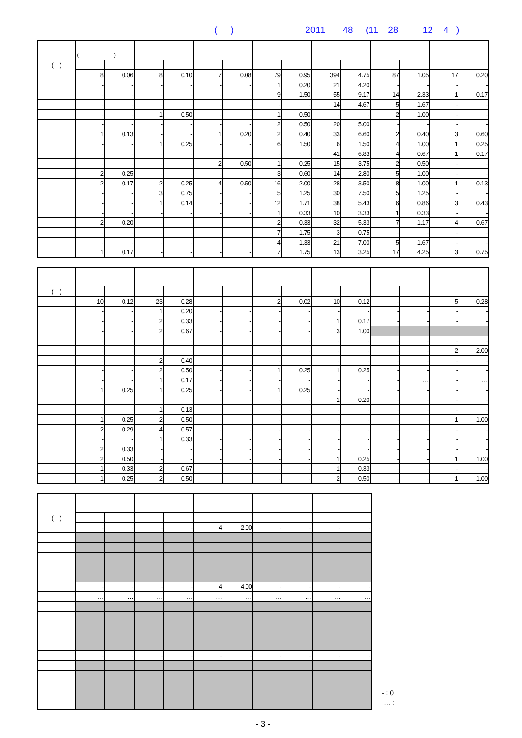( ) 2011 48 (11 28 12 4 )
| ( ) | ( ) | | | | | | | | | | | | | |
| --- | --- | --- | --- | --- | --- | --- | --- | --- | --- | --- | --- | --- | --- | --- |
| | 8 | 0.06 | 8 | 0.10 | 7 | 0.08 | 79 | 0.95 | 394 | 4.75 | 87 | 1.05 | 17 | 0.20 |
| | - | - | - | - | - | - | 1 | 0.20 | 21 | 4.20 | - | - | - | - |
| | - | - | - | - | - | - | 9 | 1.50 | 55 | 9.17 | 14 | 2.33 | 1 | 0.17 |
| | - | - | - | - | - | - | - | - | 14 | 4.67 | 5 | 1.67 | - | - |
| | - | - | 1 | 0.50 | - | - | 1 | 0.50 | - | - | 2 | 1.00 | - | - |
| | - | - | - | - | - | - | 2 | 0.50 | 20 | 5.00 | - | - | - | - |
| | 1 | 0.13 | - | - | 1 | 0.20 | 2 | 0.40 | 33 | 6.60 | 2 | 0.40 | 3 | 0.60 |
| | - | - | 1 | 0.25 | - | - | 6 | 1.50 | 6 | 1.50 | 4 | 1.00 | 1 | 0.25 |
| | - | - | - | - | - | - | - | - | 41 | 6.83 | 4 | 0.67 | 1 | 0.17 |
| | - | - | - | - | 2 | 0.50 | 1 | 0.25 | 15 | 3.75 | 2 | 0.50 | - | - |
| | 2 | 0.25 | - | - | - | - | 3 | 0.60 | 14 | 2.80 | 5 | 1.00 | - | - |
| | 2 | 0.17 | 2 | 0.25 | 4 | 0.50 | 16 | 2.00 | 28 | 3.50 | 8 | 1.00 | 1 | 0.13 |
| | - | - | 3 | 0.75 | - | - | 5 | 1.25 | 30 | 7.50 | 5 | 1.25 | - | - |
| | - | - | 1 | 0.14 | - | - | 12 | 1.71 | 38 | 5.43 | 6 | 0.86 | 3 | 0.43 |
| | - | - | - | - | - | - | 1 | 0.33 | 10 | 3.33 | 1 | 0.33 | - | - |
| | 2 | 0.20 | - | - | - | - | 2 | 0.33 | 32 | 5.33 | 7 | 1.17 | 4 | 0.67 |
| | - | - | - | - | - | - | 7 | 1.75 | 3 | 0.75 | - | - | - | - |
| | - | - | - | - | - | - | 4 | 1.33 | 21 | 7.00 | 5 | 1.67 | - | - |
| | 1 | 0.17 | - | - | - | - | 7 | 1.75 | 13 | 3.25 | 17 | 4.25 | 3 | 0.75 |
| ( ) | | | | | | | | | | | | | | |
| --- | --- | --- | --- | --- | --- | --- | --- | --- | --- | --- | --- | --- | --- | --- |
| | 10 | 0.12 | 23 | 0.28 | - | - | 2 | 0.02 | 10 | 0.12 | - | - | 5 | 0.28 |
| | - | - | 1 | 0.20 | - | - | - | - | - | - | - | - | - | - |
| | - | - | 2 | 0.33 | - | - | - | - | 1 | 0.17 | - | - | - | - |
| | - | - | 2 | 0.67 | - | - | - | - | 3 | 1.00 | | | | |
| | - | - | - | - | - | - | - | - | - | - | - | - | - | - |
| | - | - | - | - | - | - | - | - | - | - | - | - | 2 | 2.00 |
| | - | - | 2 | 0.40 | - | - | - | - | - | - | - | - | - | - |
| | - | - | 2 | 0.50 | - | - | 1 | 0.25 | 1 | 0.25 | - | - | - | - |
| | - | - | 1 | 0.17 | - | - | - | - | - | - | - | … | - | … |
| | 1 | 0.25 | 1 | 0.25 | - | - | 1 | 0.25 | - | - | - | - | - | - |
| | - | - | - | - | - | - | - | - | 1 | 0.20 | - | - | - | - |
| | - | - | 1 | 0.13 | - | - | - | - | - | - | - | - | - | - |
| | 1 | 0.25 | 2 | 0.50 | - | - | - | - | - | - | - | - | 1 | 1.00 |
| | 2 | 0.29 | 4 | 0.57 | - | - | - | - | - | - | - | - | - | - |
| | - | - | 1 | 0.33 | - | - | - | - | - | - | - | - | - | - |
| | 2 | 0.33 | - | - | - | - | - | - | - | - | - | - | - | - |
| | 2 | 0.50 | - | - | - | - | - | - | 1 | 0.25 | - | - | 1 | 1.00 |
| | 1 | 0.33 | 2 | 0.67 | - | - | - | - | 1 | 0.33 | - | - | - | - |
| | 1 | 0.25 | 2 | 0.50 | - | - | - | - | 2 | 0.50 | - | - | 1 | 1.00 |
| ( ) | | | | | | | | | | |
| --- | --- | --- | --- | --- | --- | --- | --- | --- | --- | --- |
| | - | - | - | - | 4 | 2.00 | - | - | - | - |
| | - | - | - | - | 4 | 4.00 | - | - | - | - |
| | … | … | … | … | … | … | … | … | … | … |
| | - | - | - | - | - | - | - | - | - | - |
- : 0
… :
- 3 -